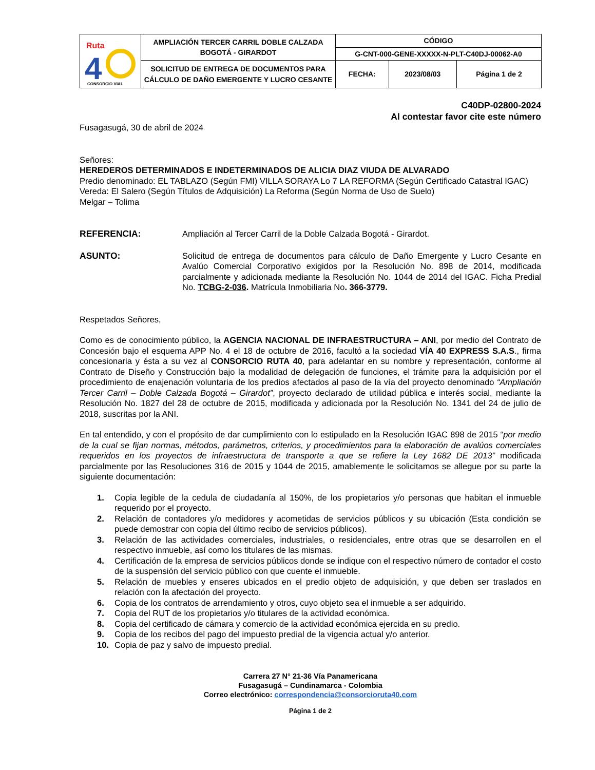| Ruta 4 CONSORCIO VIAL | AMPLIACIÓN TERCER CARRIL DOBLE CALZADA BOGOTÁ - GIRARDOT | CÓDIGO | | |
| | | G-CNT-000-GENE-XXXXX-N-PLT-C40DJ-00062-A0 | | |
| | SOLICITUD DE ENTREGA DE DOCUMENTOS PARA CÁLCULO DE DAÑO EMERGENTE Y LUCRO CESANTE | FECHA: | 2023/08/03 | Página 1 de 2 |
C40DP-02800-2024
Al contestar favor cite este número
Fusagasugá, 30 de abril de 2024
Señores:
HEREDEROS DETERMINADOS E INDETERMINADOS DE ALICIA DIAZ VIUDA DE ALVARADO
Predio denominado: EL TABLAZO (Según FMI) VILLA SORAYA Lo 7 LA REFORMA (Según Certificado Catastral IGAC)
Vereda: El Salero (Según Títulos de Adquisición) La Reforma (Según Norma de Uso de Suelo)
Melgar – Tolima
REFERENCIA: Ampliación al Tercer Carril de la Doble Calzada Bogotá - Girardot.
ASUNTO: Solicitud de entrega de documentos para cálculo de Daño Emergente y Lucro Cesante en Avalúo Comercial Corporativo exigidos por la Resolución No. 898 de 2014, modificada parcialmente y adicionada mediante la Resolución No. 1044 de 2014 del IGAC. Ficha Predial No. TCBG-2-036. Matrícula Inmobiliaria No. 366-3779.
Respetados Señores,
Como es de conocimiento público, la AGENCIA NACIONAL DE INFRAESTRUCTURA – ANI, por medio del Contrato de Concesión bajo el esquema APP No. 4 el 18 de octubre de 2016, facultó a la sociedad VÍA 40 EXPRESS S.A.S., firma concesionaria y ésta a su vez al CONSORCIO RUTA 40, para adelantar en su nombre y representación, conforme al Contrato de Diseño y Construcción bajo la modalidad de delegación de funciones, el trámite para la adquisición por el procedimiento de enajenación voluntaria de los predios afectados al paso de la vía del proyecto denominado “Ampliación Tercer Carril – Doble Calzada Bogotá – Girardot”, proyecto declarado de utilidad pública e interés social, mediante la Resolución No. 1827 del 28 de octubre de 2015, modificada y adicionada por la Resolución No. 1341 del 24 de julio de 2018, suscritas por la ANI.
En tal entendido, y con el propósito de dar cumplimiento con lo estipulado en la Resolución IGAC 898 de 2015 “por medio de la cual se fijan normas, métodos, parámetros, criterios, y procedimientos para la elaboración de avalúos comerciales requeridos en los proyectos de infraestructura de transporte a que se refiere la Ley 1682 DE 2013” modificada parcialmente por las Resoluciones 316 de 2015 y 1044 de 2015, amablemente le solicitamos se allegue por su parte la siguiente documentación:
1. Copia legible de la cedula de ciudadanía al 150%, de los propietarios y/o personas que habitan el inmueble requerido por el proyecto.
2. Relación de contadores y/o medidores y acometidas de servicios públicos y su ubicación (Esta condición se puede demostrar con copia del último recibo de servicios públicos).
3. Relación de las actividades comerciales, industriales, o residenciales, entre otras que se desarrollen en el respectivo inmueble, así como los titulares de las mismas.
4. Certificación de la empresa de servicios públicos donde se indique con el respectivo número de contador el costo de la suspensión del servicio público con que cuente el inmueble.
5. Relación de muebles y enseres ubicados en el predio objeto de adquisición, y que deben ser traslados en relación con la afectación del proyecto.
6. Copia de los contratos de arrendamiento y otros, cuyo objeto sea el inmueble a ser adquirido.
7. Copia del RUT de los propietarios y/o titulares de la actividad económica.
8. Copia del certificado de cámara y comercio de la actividad económica ejercida en su predio.
9. Copia de los recibos del pago del impuesto predial de la vigencia actual y/o anterior.
10. Copia de paz y salvo de impuesto predial.
Carrera 27 N° 21-36 Vía Panamericana
Fusagasugá – Cundinamarca - Colombia
Correo electrónico: correspondencia@consorcioruta40.com
Página 1 de 2